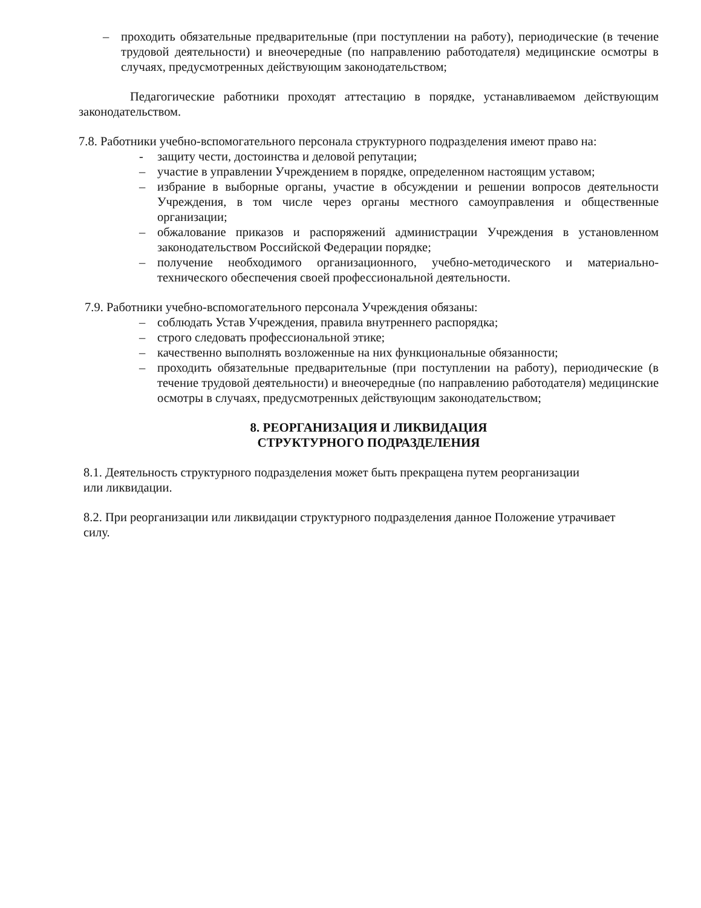– проходить обязательные предварительные (при поступлении на работу), периодические (в течение трудовой деятельности) и внеочередные (по направлению работодателя) медицинские осмотры в случаях, предусмотренных действующим законодательством;
Педагогические работники проходят аттестацию в порядке, устанавливаемом действующим законодательством.
7.8. Работники учебно-вспомогательного персонала структурного подразделения имеют право на:
- защиту чести, достоинства и деловой репутации;
– участие в управлении Учреждением в порядке, определенном настоящим уставом;
– избрание в выборные органы, участие в обсуждении и решении вопросов деятельности Учреждения, в том числе через органы местного самоуправления и общественные организации;
– обжалование приказов и распоряжений администрации Учреждения в установленном законодательством Российской Федерации порядке;
– получение необходимого организационного, учебно-методического и материально-технического обеспечения своей профессиональной деятельности.
7.9. Работники учебно-вспомогательного персонала Учреждения обязаны:
– соблюдать Устав Учреждения, правила внутреннего распорядка;
– строго следовать профессиональной этике;
– качественно выполнять возложенные на них функциональные обязанности;
– проходить обязательные предварительные (при поступлении на работу), периодические (в течение трудовой деятельности) и внеочередные (по направлению работодателя) медицинские осмотры в случаях, предусмотренных действующим законодательством;
8. РЕОРГАНИЗАЦИЯ И ЛИКВИДАЦИЯ
СТРУКТУРНОГО ПОДРАЗДЕЛЕНИЯ
8.1. Деятельность структурного подразделения может быть прекращена путем реорганизации или ликвидации.
8.2. При реорганизации или ликвидации структурного подразделения данное Положение утрачивает силу.